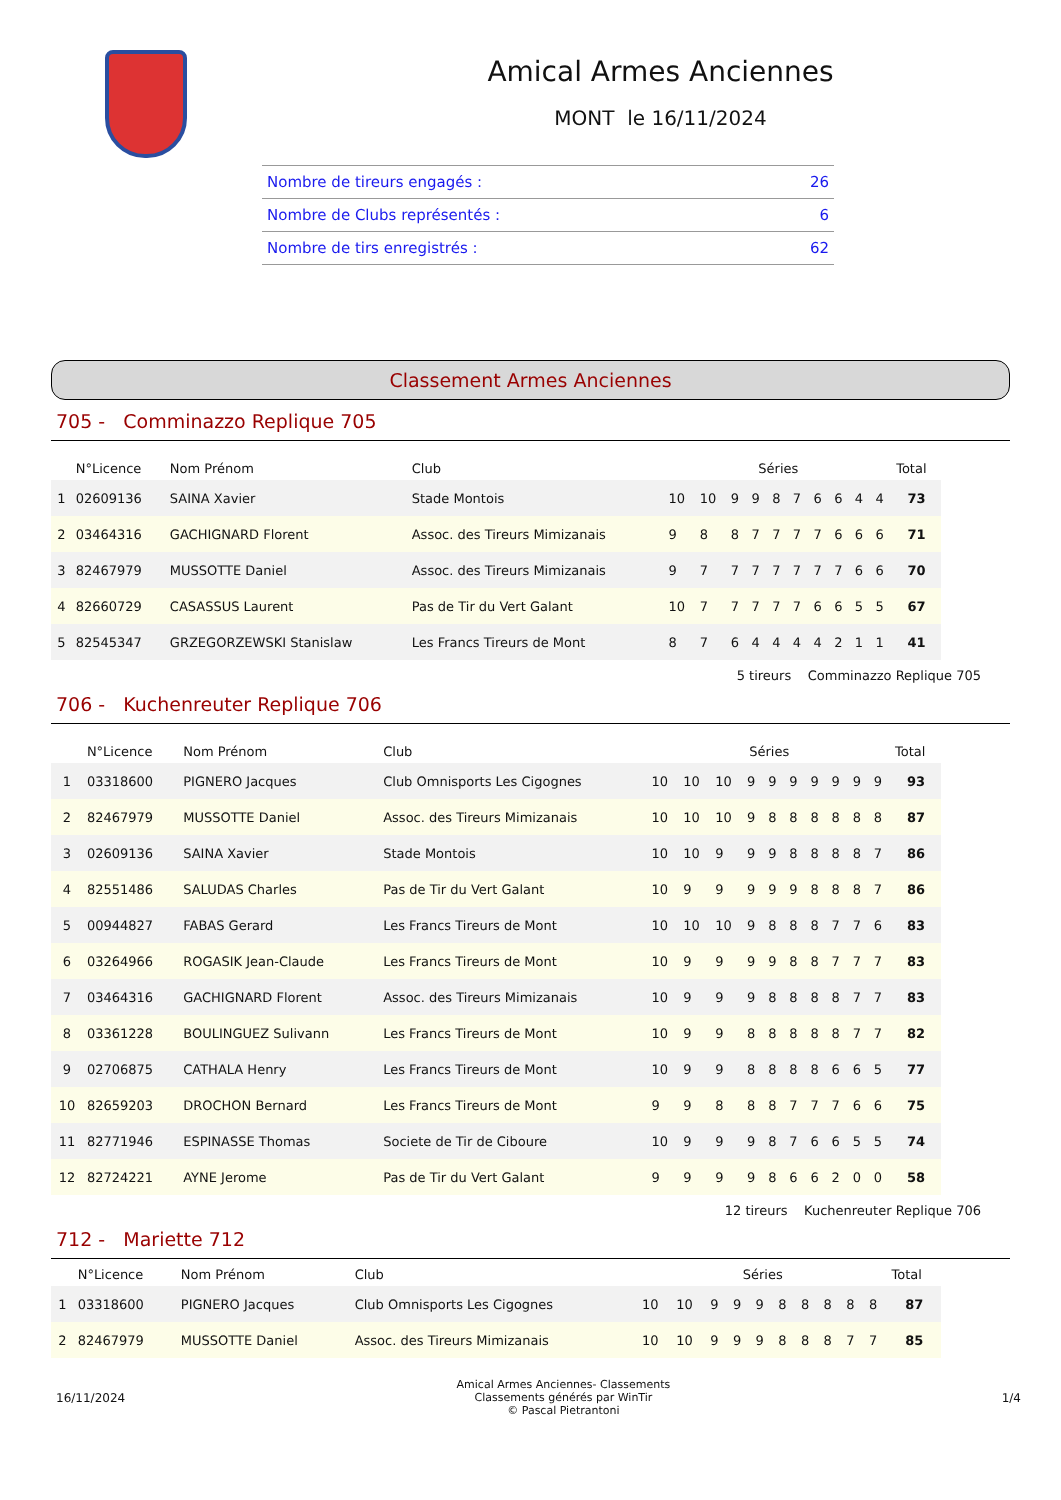Amical Armes Anciennes
MONT le 16/11/2024
| Nombre de tireurs engagés : | 26 |
| Nombre de Clubs représentés : | 6 |
| Nombre de tirs enregistrés : | 62 |
Classement Armes Anciennes
705 - Comminazzo Replique 705
| | N°Licence | Nom Prénom | Club | Séries | | | | | | | | | | Total |
| --- | --- | --- | --- | --- | --- | --- | --- | --- | --- | --- | --- | --- | --- | --- |
| 1 | 02609136 | SAINA Xavier | Stade Montois | 10 | 10 | 9 | 9 | 8 | 7 | 6 | 6 | 4 | 4 | 73 |
| 2 | 03464316 | GACHIGNARD Florent | Assoc. des Tireurs Mimizanais | 9 | 8 | 8 | 7 | 7 | 7 | 7 | 6 | 6 | 6 | 71 |
| 3 | 82467979 | MUSSOTTE Daniel | Assoc. des Tireurs Mimizanais | 9 | 7 | 7 | 7 | 7 | 7 | 7 | 7 | 6 | 6 | 70 |
| 4 | 82660729 | CASASSUS Laurent | Pas de Tir du Vert Galant | 10 | 7 | 7 | 7 | 7 | 7 | 6 | 6 | 5 | 5 | 67 |
| 5 | 82545347 | GRZEGORZEWSKI Stanislaw | Les Francs Tireurs de Mont | 8 | 7 | 6 | 4 | 4 | 4 | 4 | 2 | 1 | 1 | 41 |
5 tireurs Comminazzo Replique 705
706 - Kuchenreuter Replique 706
| | N°Licence | Nom Prénom | Club | Séries | | | | | | | | | | Total |
| --- | --- | --- | --- | --- | --- | --- | --- | --- | --- | --- | --- | --- | --- | --- |
| 1 | 03318600 | PIGNERO Jacques | Club Omnisports Les Cigognes | 10 | 10 | 10 | 9 | 9 | 9 | 9 | 9 | 9 | 9 | 93 |
| 2 | 82467979 | MUSSOTTE Daniel | Assoc. des Tireurs Mimizanais | 10 | 10 | 10 | 9 | 8 | 8 | 8 | 8 | 8 | 8 | 87 |
| 3 | 02609136 | SAINA Xavier | Stade Montois | 10 | 10 | 9 | 9 | 9 | 8 | 8 | 8 | 8 | 7 | 86 |
| 4 | 82551486 | SALUDAS Charles | Pas de Tir du Vert Galant | 10 | 9 | 9 | 9 | 9 | 9 | 8 | 8 | 8 | 7 | 86 |
| 5 | 00944827 | FABAS Gerard | Les Francs Tireurs de Mont | 10 | 10 | 10 | 9 | 8 | 8 | 8 | 7 | 7 | 6 | 83 |
| 6 | 03264966 | ROGASIK Jean-Claude | Les Francs Tireurs de Mont | 10 | 9 | 9 | 9 | 9 | 8 | 8 | 7 | 7 | 7 | 83 |
| 7 | 03464316 | GACHIGNARD Florent | Assoc. des Tireurs Mimizanais | 10 | 9 | 9 | 9 | 8 | 8 | 8 | 8 | 7 | 7 | 83 |
| 8 | 03361228 | BOULINGUEZ Sulivann | Les Francs Tireurs de Mont | 10 | 9 | 9 | 8 | 8 | 8 | 8 | 8 | 7 | 7 | 82 |
| 9 | 02706875 | CATHALA Henry | Les Francs Tireurs de Mont | 10 | 9 | 9 | 8 | 8 | 8 | 8 | 6 | 6 | 5 | 77 |
| 10 | 82659203 | DROCHON Bernard | Les Francs Tireurs de Mont | 9 | 9 | 8 | 8 | 8 | 7 | 7 | 7 | 6 | 6 | 75 |
| 11 | 82771946 | ESPINASSE Thomas | Societe de Tir de Ciboure | 10 | 9 | 9 | 9 | 8 | 7 | 6 | 6 | 5 | 5 | 74 |
| 12 | 82724221 | AYNE Jerome | Pas de Tir du Vert Galant | 9 | 9 | 9 | 9 | 8 | 6 | 6 | 2 | 0 | 0 | 58 |
12 tireurs Kuchenreuter Replique 706
712 - Mariette 712
| | N°Licence | Nom Prénom | Club | Séries | | | | | | | | | | Total |
| --- | --- | --- | --- | --- | --- | --- | --- | --- | --- | --- | --- | --- | --- | --- |
| 1 | 03318600 | PIGNERO Jacques | Club Omnisports Les Cigognes | 10 | 10 | 9 | 9 | 9 | 8 | 8 | 8 | 8 | 8 | 87 |
| 2 | 82467979 | MUSSOTTE Daniel | Assoc. des Tireurs Mimizanais | 10 | 10 | 9 | 9 | 9 | 8 | 8 | 8 | 7 | 7 | 85 |
16/11/2024
Amical Armes Anciennes- Classements
Classements générés par WinTir
© Pascal Pietrantoni
1/4